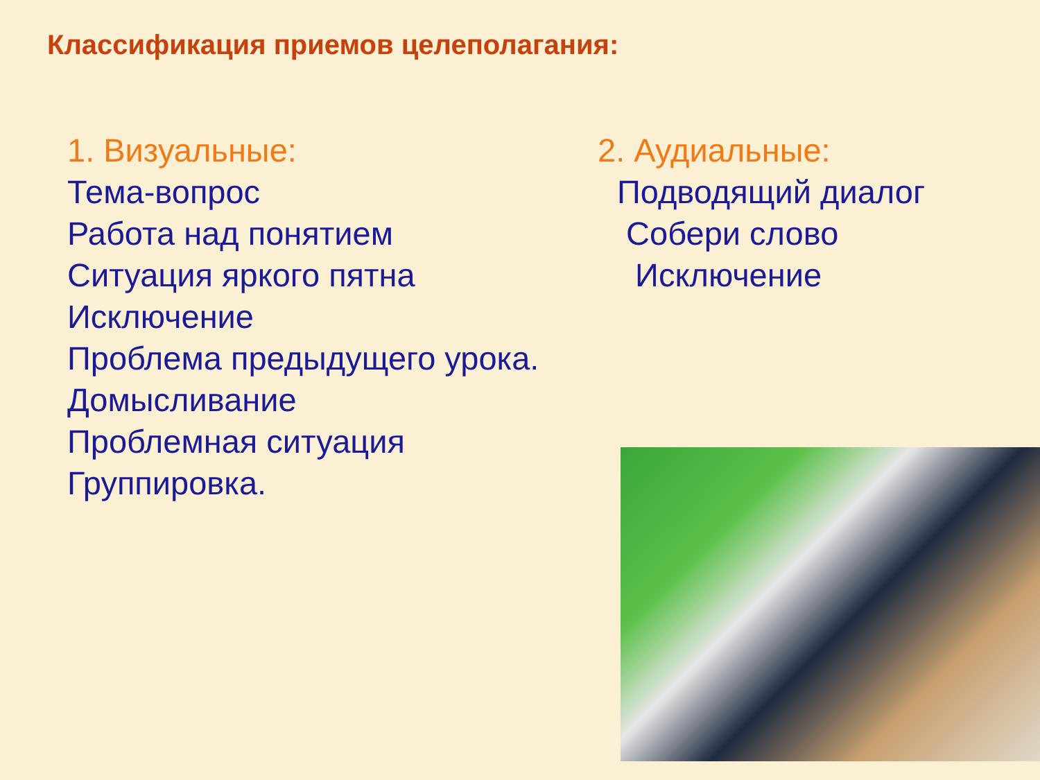Классификация приемов целеполагания:
1. Визуальные:
Тема-вопрос
Работа над понятием
Ситуация яркого пятна
Исключение
Проблема предыдущего урока.
Домысливание
Проблемная ситуация
Группировка.
2. Аудиальные:
Подводящий диалог
Собери слово
Исключение